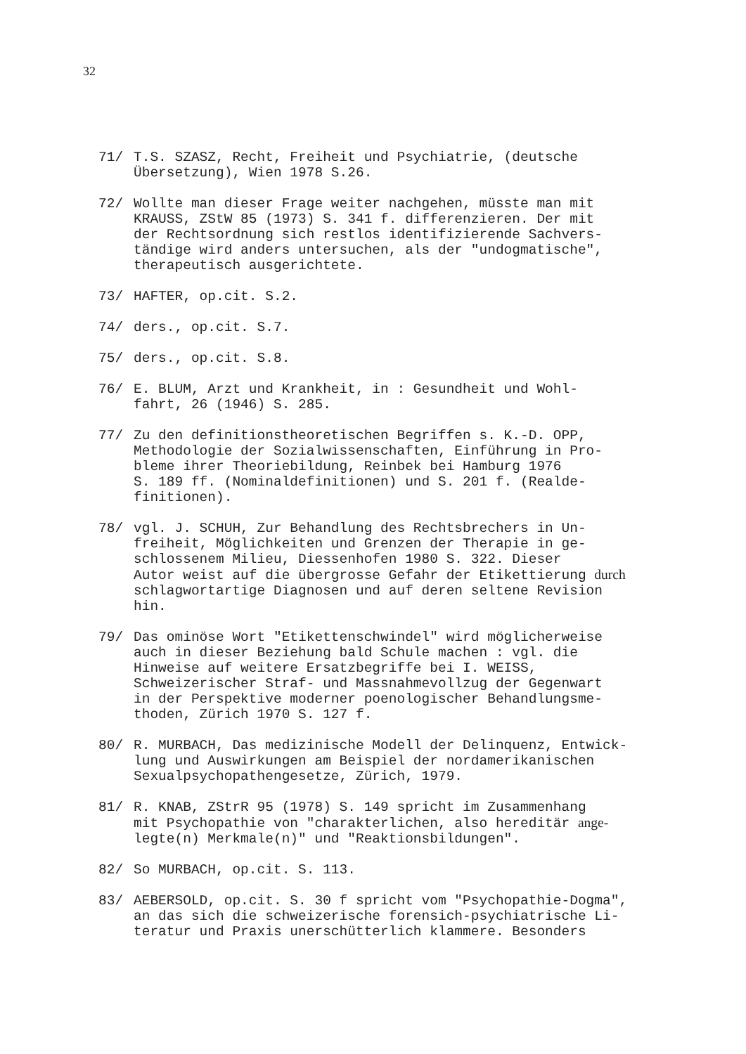32
71/ T.S. SZASZ, Recht, Freiheit und Psychiatrie, (deutsche
Übersetzung), Wien 1978 S.26.
72/ Wollte man dieser Frage weiter nachgehen, müsste man mit
KRAUSS, ZStW 85 (1973) S. 341 f. differenzieren. Der mit
der Rechtsordnung sich restlos identifizierende Sachvers-
tändige wird anders untersuchen, als der "undogmatische",
therapeutisch ausgerichtete.
73/ HAFTER, op.cit. S.2.
74/ ders., op.cit. S.7.
75/ ders., op.cit. S.8.
76/ E. BLUM, Arzt und Krankheit, in : Gesundheit und Wohl-
fahrt, 26 (1946) S. 285.
77/ Zu den definitionstheoretischen Begriffen s. K.-D. OPP,
Methodologie der Sozialwissenschaften, Einführung in Pro-
bleme ihrer Theoriebildung, Reinbek bei Hamburg 1976
S. 189 ff. (Nominaldefinitionen) und S. 201 f. (Realde-
finitionen).
78/ vgl. J. SCHUH, Zur Behandlung des Rechtsbrechers in Un-
freiheit, Möglichkeiten und Grenzen der Therapie in ge-
schlossenem Milieu, Diessenhofen 1980 S. 322. Dieser
Autor weist auf die übergrosse Gefahr der Etikettierung durch
schlagwortartige Diagnosen und auf deren seltene Revision
hin.
79/ Das ominöse Wort "Etikettenschwindel" wird möglicherweise
auch in dieser Beziehung bald Schule machen : vgl. die
Hinweise auf weitere Ersatzbegriffe bei I. WEISS,
Schweizerischer Straf- und Massnahmevollzug der Gegenwart
in der Perspektive moderner poenologischer Behandlungsme-
thoden, Zürich 1970 S. 127 f.
80/ R. MURBACH, Das medizinische Modell der Delinquenz, Entwick-
lung und Auswirkungen am Beispiel der nordamerikanischen
Sexualpsychopathengesetze, Zürich, 1979.
81/ R. KNAB, ZStrR 95 (1978) S. 149 spricht im Zusammenhang
mit Psychopathie von "charakterlichen, also hereditär ange-
legte(n) Merkmale(n)" und "Reaktionsbildungen".
82/ So MURBACH, op.cit. S. 113.
83/ AEBERSOLD, op.cit. S. 30 f spricht vom "Psychopathie-Dogma",
an das sich die schweizerische forensich-psychiatrische Li-
teratur und Praxis unerschütterlich klammere. Besonders